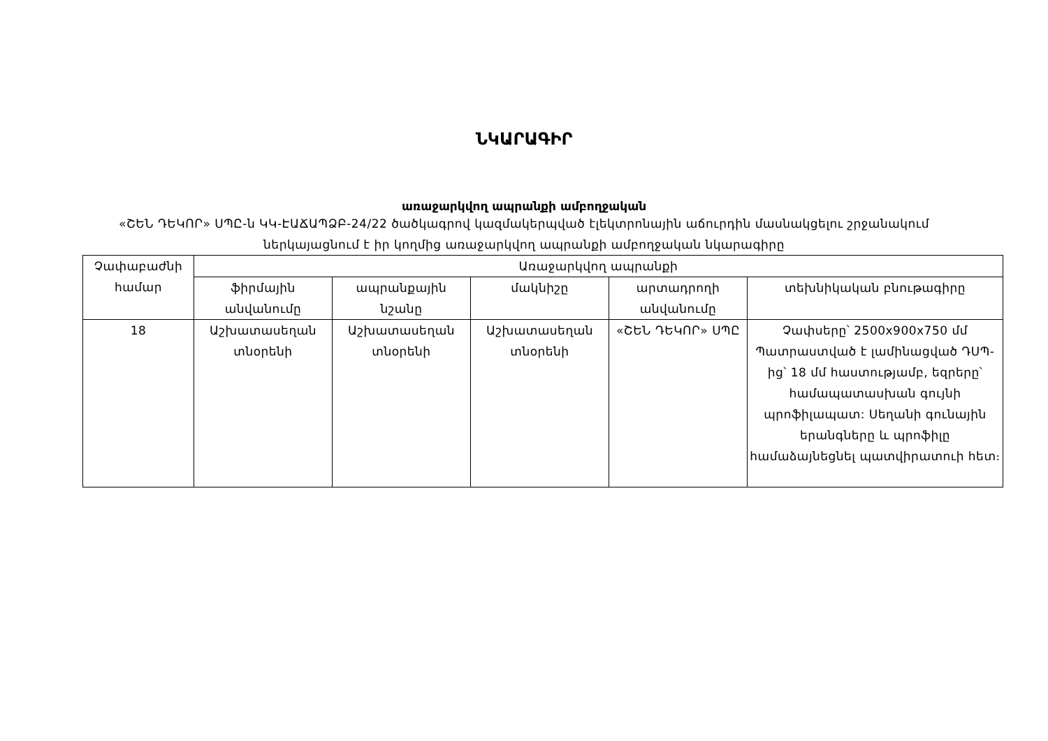ՆԿԱՐԱԳԻՐ
առաջարկվող ապրանքի ամբողջական
«ՇԵՆ ԴԵԿՈՐ» ՍՊԸ-ն ԿԿ-ԷԱՃԱՊՁԲ-24/22 ծածկագրով կազմակերպված էլեկտրոնային աճուրդին մասնակցելու շրջանակում ներկայացնում է իր կողմից առաջարկվող ապրանքի ամբողջական նկարագիրը
| Չափաբաժնի համար | Առաջարկվող ապրանքի | | | | |
| --- | --- | --- | --- | --- | --- |
| | ֆիրմային անվանումը | ապրանքային նշանը | մակնիշը | արտադրողի անվանումը | տեխնիկական բնութագիրը |
| 18 | Աշխատասեղան տնօրենի | Աշխատասեղան տնօրենի | Աշխատասեղան տնօրենի | «ՇԵՆ ԴԵԿՈՐ» ՍՊԸ | Չափսերը՝ 2500x900x750 մմ Պատրաստված է լամինացված ԴՍՊ-ից՝ 18 մմ հաստությամբ, եզրերը՝ համապատասխան գույնի պրոֆիլապատ: Սեղանի գունային երանգները և պրոֆիլը համաձայնեցնել պատվիրատուի հետ։ |